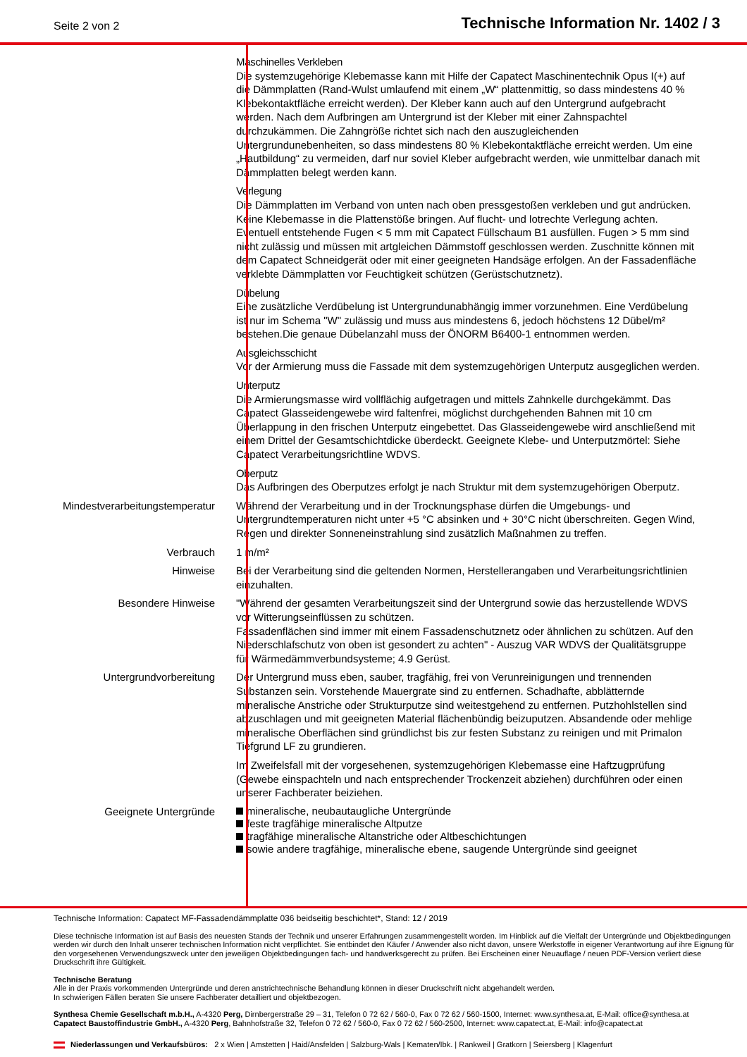Seite 2 von 2 Technische Information Nr. 1402 / 3
Maschinelles Verkleben
Die systemzugehörige Klebemasse kann mit Hilfe der Capatect Maschinentechnik Opus I(+) auf die Dämmplatten (Rand-Wulst umlaufend mit einem „W“ plattenmittig, so dass mindestens 40 % Klebekontaktfläche erreicht werden). Der Kleber kann auch auf den Untergrund aufgebracht werden. Nach dem Aufbringen am Untergrund ist der Kleber mit einer Zahnspachtel durchzukämmen. Die Zahngröße richtet sich nach den auszugleichenden Untergrundunebenheiten, so dass mindestens 80 % Klebekontaktfläche erreicht werden. Um eine „Hautbildung“ zu vermeiden, darf nur soviel Kleber aufgebracht werden, wie unmittelbar danach mit Dämmplatten belegt werden kann.
Verlegung
Die Dämmplatten im Verband von unten nach oben pressgestoßen verkleben und gut andrücken. Keine Klebemasse in die Plattenstöße bringen. Auf flucht- und lotrechte Verlegung achten. Eventuell entstehende Fugen < 5 mm mit Capatect Füllschaum B1 ausfüllen. Fugen > 5 mm sind nicht zulässig und müssen mit artgleichen Dämmstoff geschlossen werden. Zuschnitte können mit dem Capatect Schneidgerät oder mit einer geeigneten Handsäge erfolgen. An der Fassadenfläche verklebte Dämmplatten vor Feuchtigkeit schützen (Gerüstschutznetz).
Dübelung
Eine zusätzliche Verdübelung ist Untergrundunabhängig immer vorzunehmen. Eine Verdübelung ist nur im Schema "W" zulässig und muss aus mindestens 6, jedoch höchstens 12 Dübel/m² bestehen.Die genaue Dübelanzahl muss der ÖNORM B6400-1 entnommen werden.
Ausgleichsschicht
Vor der Armierung muss die Fassade mit dem systemzugehörigen Unterputz ausgeglichen werden.
Unterputz
Die Armierungsmasse wird vollflächig aufgetragen und mittels Zahnkelle durchgekämmt. Das Capatect Glasseidengewebe wird faltenfrei, möglichst durchgehenden Bahnen mit 10 cm Überlappung in den frischen Unterputz eingebettet. Das Glasseidengewebe wird anschließend mit einem Drittel der Gesamtschichtdicke überdeckt. Geeignete Klebe- und Unterputzmörtel: Siehe Capatect Verarbeitungsrichtline WDVS.
Oberputz
Das Aufbringen des Oberputzes erfolgt je nach Struktur mit dem systemzugehörigen Oberputz.
Mindestverarbeitungstemperatur Während der Verarbeitung und in der Trocknungsphase dürfen die Umgebungs- und Untergrundtemperaturen nicht unter +5 °C absinken und + 30°C nicht überschreiten. Gegen Wind, Regen und direkter Sonneneinstrahlung sind zusätzlich Maßnahmen zu treffen.
Verbrauch 1 m/m²
Hinweise Bei der Verarbeitung sind die geltenden Normen, Herstellerangaben und Verarbeitungsrichtlinien einzuhalten.
Besondere Hinweise "Während der gesamten Verarbeitungszeit sind der Untergrund sowie das herzustellende WDVS vor Witterungseinflüssen zu schützen.
Fassadenflächen sind immer mit einem Fassadenschutznetz oder ähnlichen zu schützen. Auf den Niederschlafschutz von oben ist gesondert zu achten" - Auszug VAR WDVS der Qualitätsgruppe für Wärmedämmverbundsysteme; 4.9 Gerüst.
Untergrundvorbereitung Der Untergrund muss eben, sauber, tragfähig, frei von Verunreinigungen und trennenden Substanzen sein. Vorstehende Mauergrate sind zu entfernen. Schadhafte, abblätternde mineralische Anstriche oder Strukturputze sind weitestgehend zu entfernen. Putzhohlstellen sind abzuschlagen und mit geeigneten Material flächenbündig beizuputzen. Absandende oder mehlige mineralische Oberflächen sind gründlichst bis zur festen Substanz zu reinigen und mit Primalon Tiefgrund LF zu grundieren.
Im Zweifelsfall mit der vorgesehenen, systemzugehörigen Klebemasse eine Haftzugprüfung (Gewebe einspachteln und nach entsprechender Trockenzeit abziehen) durchführen oder einen unserer Fachberater beiziehen.
Geeignete Untergründe
mineralische, neubautaugliche Untergründe
feste tragfähige mineralische Altputze
tragfähige mineralische Altanstriche oder Altbeschichtungen
sowie andere tragfähige, mineralische ebene, saugende Untergründe sind geeignet
Technische Information: Capatect MF-Fassadendämmplatte 036 beidseitig beschichtet*, Stand: 12 / 2019
Diese technische Information ist auf Basis des neuesten Stands der Technik und unserer Erfahrungen zusammengestellt worden. Im Hinblick auf die Vielfalt der Untergründe und Objektbedingungen werden wir durch den Inhalt unserer technischen Information nicht verpflichtet. Sie entbindet den Käufer / Anwender also nicht davon, unsere Werkstoffe in eigener Verantwortung auf ihre Eignung für den vorgesehenen Verwendungszweck unter den jeweiligen Objektbedingungen fach- und handwerksgerecht zu prüfen. Bei Erscheinen einer Neuauflage / neuen PDF-Version verliert diese Druckschrift ihre Gültigkeit.
Technische Beratung
Alle in der Praxis vorkommenden Untergründe und deren anstrichtechnische Behandlung können in dieser Druckschrift nicht abgehandelt werden.
In schwierigen Fällen beraten Sie unsere Fachberater detailliert und objektbezogen.
Synthesa Chemie Gesellschaft m.b.H., A-4320 Perg, Dirnbergerstraße 29 – 31, Telefon 0 72 62 / 560-0, Fax 0 72 62 / 560-1500, Internet: www.synthesa.at, E-Mail: office@synthesa.at
Capatect Baustoffindustrie GmbH., A-4320 Perg, Bahnhofstraße 32, Telefon 0 72 62 / 560-0, Fax 0 72 62 / 560-2500, Internet: www.capatect.at, E-Mail: info@capatect.at
Niederlassungen und Verkaufsbüros: 2 x Wien | Amstetten | Haid/Ansfelden | Salzburg-Wals | Kematen/Ibk. | Rankweil | Gratkorn | Seiersberg | Klagenfurt